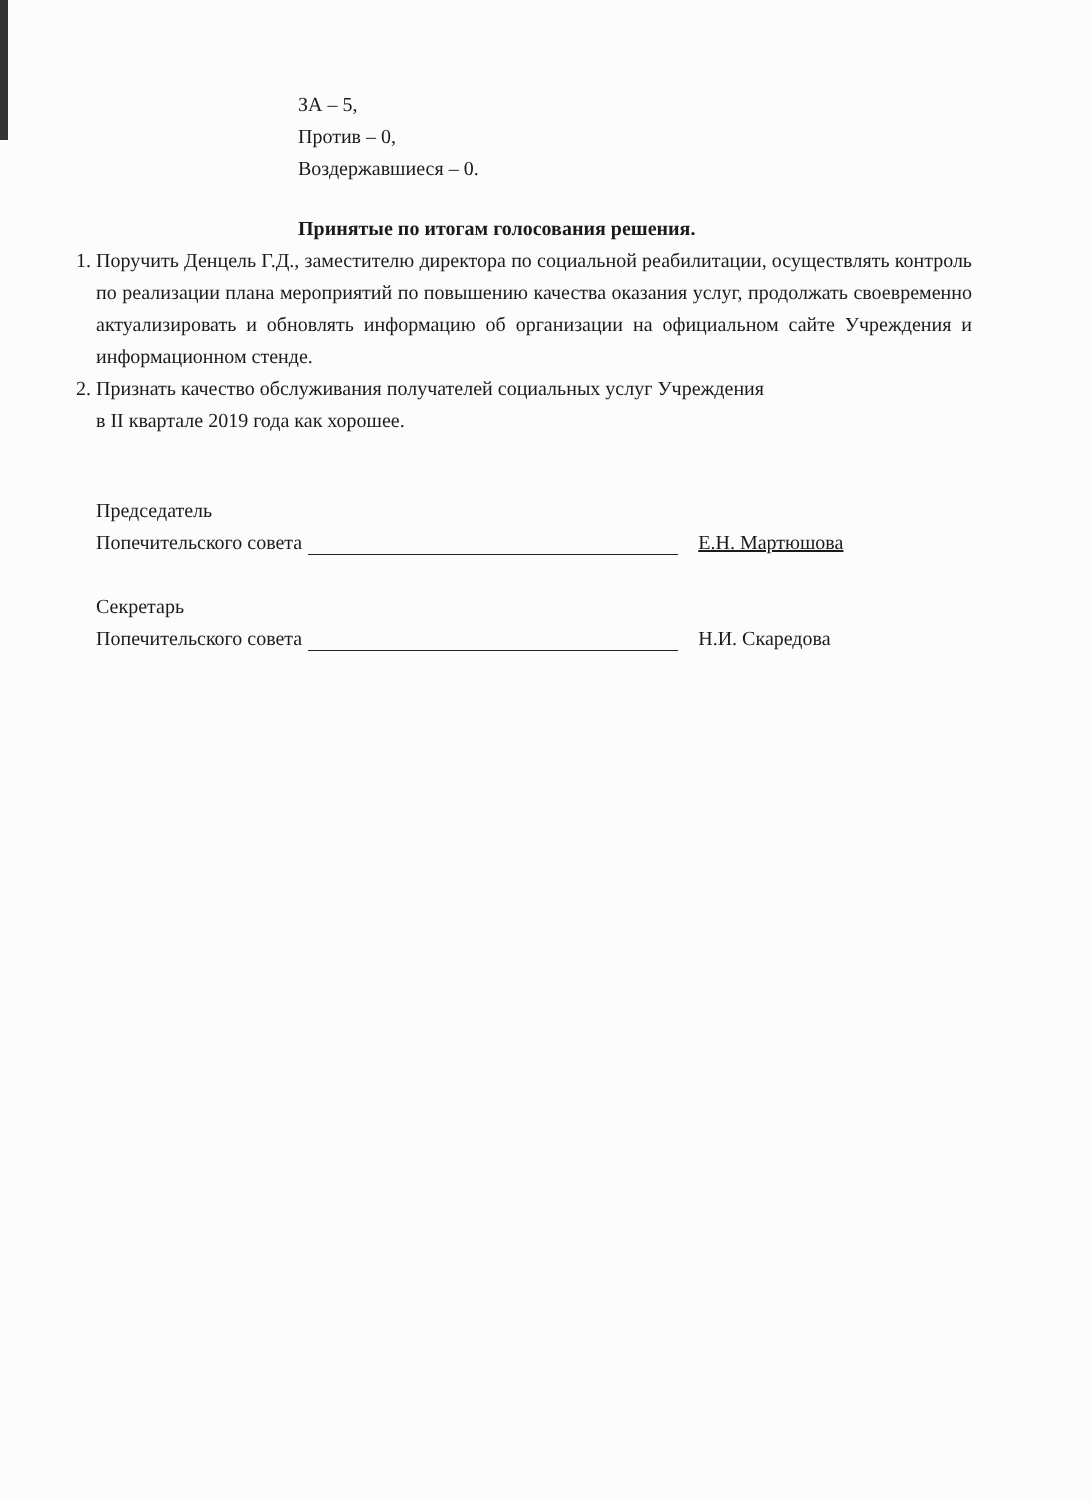ЗА – 5,
Против – 0,
Воздержавшиеся – 0.
Принятые по итогам голосования решения.
1. Поручить Денцель Г.Д., заместителю директора по социальной реабилитации, осуществлять контроль по реализации плана мероприятий по повышению качества оказания услуг, продолжать своевременно актуализировать и обновлять информацию об организации на официальном сайте Учреждения и информационном стенде.
2. Признать качество обслуживания получателей социальных услуг Учреждения
в II квартале 2019 года как хорошее.
Председатель
Попечительского совета Е.Н. Мартюшова
Секретарь
Попечительского совета Н.И. Скаредова